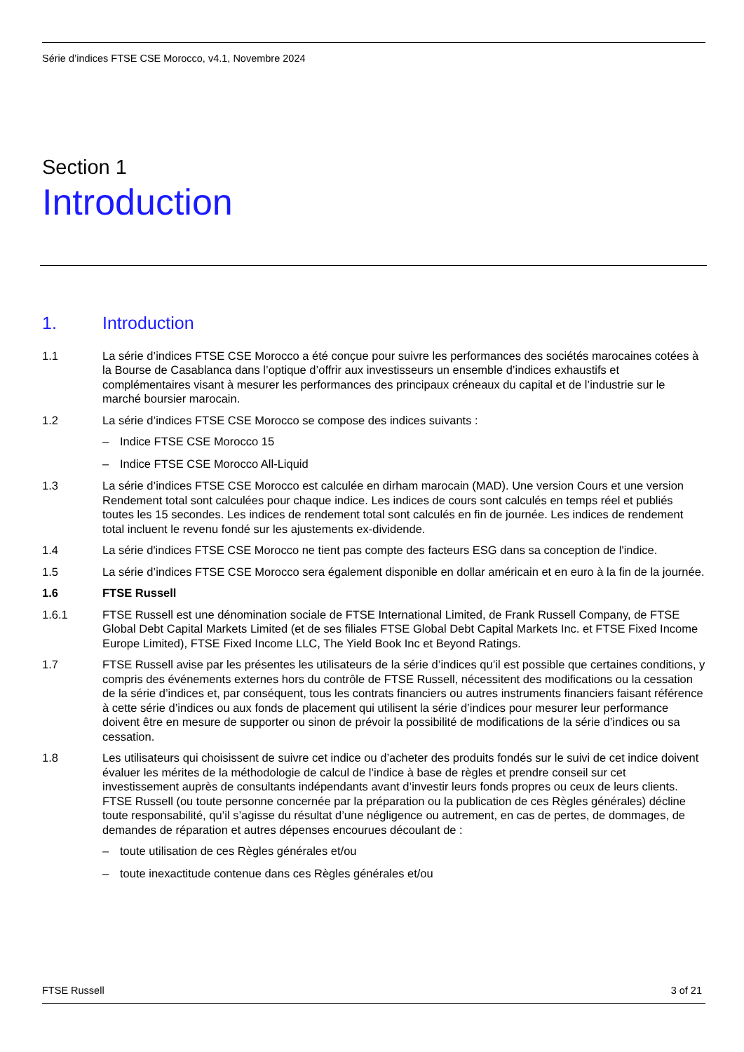Série d’indices FTSE CSE Morocco, v4.1, Novembre 2024
Section 1
Introduction
1. Introduction
1.1 La série d’indices FTSE CSE Morocco a été conçue pour suivre les performances des sociétés marocaines cotées à la Bourse de Casablanca dans l’optique d’offrir aux investisseurs un ensemble d’indices exhaustifs et complémentaires visant à mesurer les performances des principaux créneaux du capital et de l’industrie sur le marché boursier marocain.
1.2 La série d’indices FTSE CSE Morocco se compose des indices suivants :
– Indice FTSE CSE Morocco 15
– Indice FTSE CSE Morocco All-Liquid
1.3 La série d’indices FTSE CSE Morocco est calculée en dirham marocain (MAD). Une version Cours et une version Rendement total sont calculées pour chaque indice. Les indices de cours sont calculés en temps réel et publiés toutes les 15 secondes. Les indices de rendement total sont calculés en fin de journée. Les indices de rendement total incluent le revenu fondé sur les ajustements ex-dividende.
1.4 La série d'indices FTSE CSE Morocco ne tient pas compte des facteurs ESG dans sa conception de l'indice.
1.5 La série d’indices FTSE CSE Morocco sera également disponible en dollar américain et en euro à la fin de la journée.
1.6 FTSE Russell
1.6.1 FTSE Russell est une dénomination sociale de FTSE International Limited, de Frank Russell Company, de FTSE Global Debt Capital Markets Limited (et de ses filiales FTSE Global Debt Capital Markets Inc. et FTSE Fixed Income Europe Limited), FTSE Fixed Income LLC, The Yield Book Inc et Beyond Ratings.
1.7 FTSE Russell avise par les présentes les utilisateurs de la série d’indices qu’il est possible que certaines conditions, y compris des événements externes hors du contrôle de FTSE Russell, nécessitent des modifications ou la cessation de la série d’indices et, par conséquent, tous les contrats financiers ou autres instruments financiers faisant référence à cette série d’indices ou aux fonds de placement qui utilisent la série d’indices pour mesurer leur performance doivent être en mesure de supporter ou sinon de prévoir la possibilité de modifications de la série d’indices ou sa cessation.
1.8 Les utilisateurs qui choisissent de suivre cet indice ou d’acheter des produits fondés sur le suivi de cet indice doivent évaluer les mérites de la méthodologie de calcul de l’indice à base de règles et prendre conseil sur cet investissement auprès de consultants indépendants avant d’investir leurs fonds propres ou ceux de leurs clients. FTSE Russell (ou toute personne concernée par la préparation ou la publication de ces Règles générales) décline toute responsabilité, qu’il s’agisse du résultat d’une négligence ou autrement, en cas de pertes, de dommages, de demandes de réparation et autres dépenses encourues découlant de :
– toute utilisation de ces Règles générales et/ou
– toute inexactitude contenue dans ces Règles générales et/ou
FTSE Russell 3 of 21